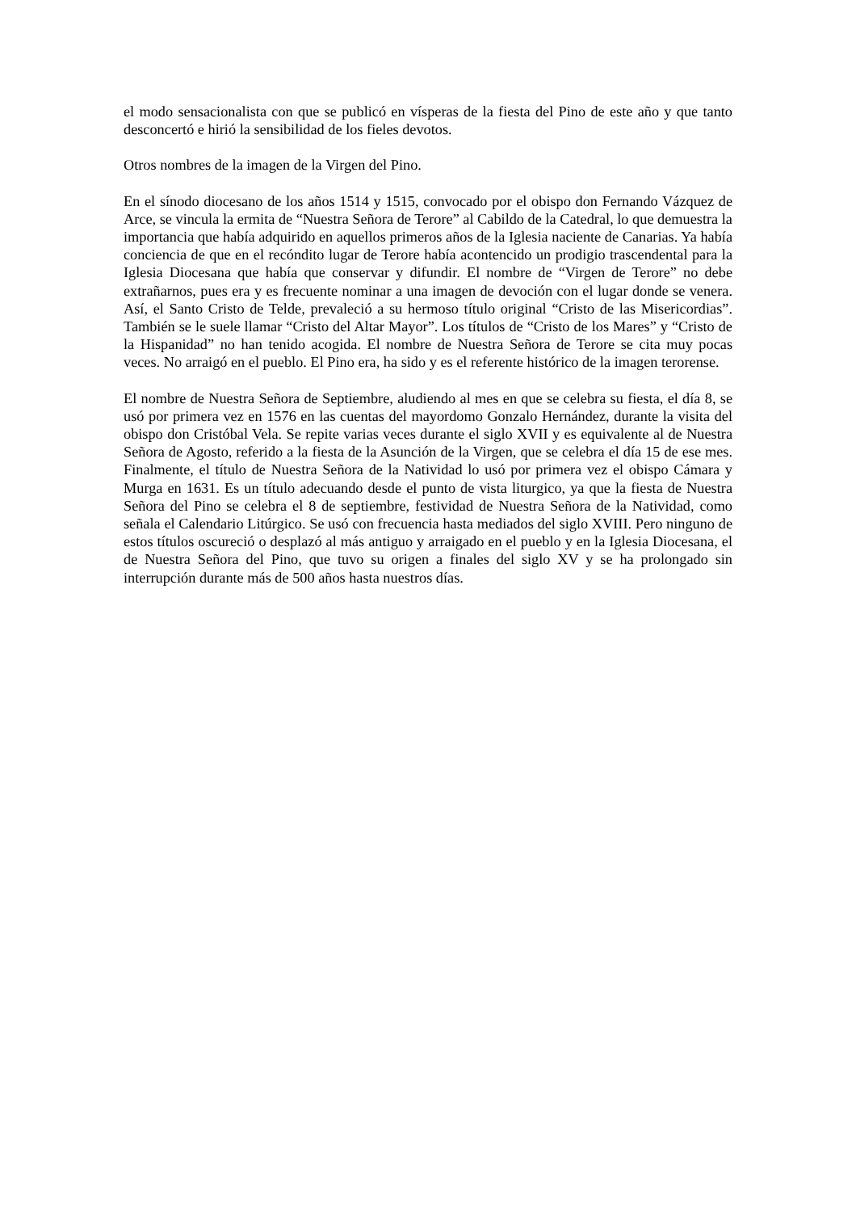el modo sensacionalista con que se publicó en vísperas de la fiesta del Pino de este año y que tanto desconcertó e hirió la sensibilidad de los fieles devotos.
Otros nombres de la imagen de la Virgen del Pino.
En el sínodo diocesano de los años 1514 y 1515, convocado por el obispo don Fernando Vázquez de Arce, se vincula la ermita de “Nuestra Señora de Terore” al Cabildo de la Catedral, lo que demuestra la importancia que había adquirido en aquellos primeros años de la Iglesia naciente de Canarias. Ya había conciencia de que en el recóndito lugar de Terore había acontencido un prodigio trascendental para la Iglesia Diocesana que había que conservar y difundir. El nombre de “Virgen de Terore” no debe extrañarnos, pues era y es frecuente nominar a una imagen de devoción con el lugar donde se venera. Así, el Santo Cristo de Telde, prevaleció a su hermoso título original “Cristo de las Misericordias”. También se le suele llamar “Cristo del Altar Mayor”. Los títulos de “Cristo de los Mares” y “Cristo de la Hispanidad” no han tenido acogida. El nombre de Nuestra Señora de Terore se cita muy pocas veces. No arraigó en el pueblo. El Pino era, ha sido y es el referente histórico de la imagen terorense.
El nombre de Nuestra Señora de Septiembre, aludiendo al mes en que se celebra su fiesta, el día 8, se usó por primera vez en 1576 en las cuentas del mayordomo Gonzalo Hernández, durante la visita del obispo don Cristóbal Vela. Se repite varias veces durante el siglo XVII y es equivalente al de Nuestra Señora de Agosto, referido a la fiesta de la Asunción de la Virgen, que se celebra el día 15 de ese mes. Finalmente, el título de Nuestra Señora de la Natividad lo usó por primera vez el obispo Cámara y Murga en 1631. Es un título adecuando desde el punto de vista liturgico, ya que la fiesta de Nuestra Señora del Pino se celebra el 8 de septiembre, festividad de Nuestra Señora de la Natividad, como señala el Calendario Litúrgico. Se usó con frecuencia hasta mediados del siglo XVIII. Pero ninguno de estos títulos oscureció o desplazó al más antiguo y arraigado en el pueblo y en la Iglesia Diocesana, el de Nuestra Señora del Pino, que tuvo su origen a finales del siglo XV y se ha prolongado sin interrupción durante más de 500 años hasta nuestros días.